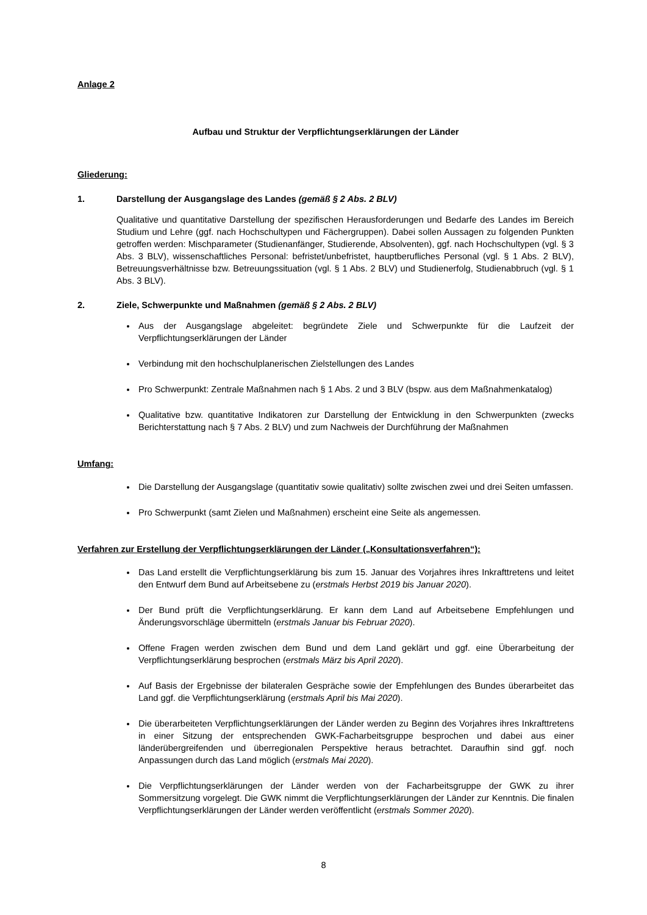Anlage 2
Aufbau und Struktur der Verpflichtungserklärungen der Länder
Gliederung:
1. Darstellung der Ausgangslage des Landes (gemäß § 2 Abs. 2 BLV)
Qualitative und quantitative Darstellung der spezifischen Herausforderungen und Bedarfe des Landes im Bereich Studium und Lehre (ggf. nach Hochschultypen und Fächergruppen). Dabei sollen Aussagen zu folgenden Punkten getroffen werden: Mischparameter (Studienanfänger, Studierende, Absolventen), ggf. nach Hochschultypen (vgl. § 3 Abs. 3 BLV), wissenschaftliches Personal: befristet/unbefristet, hauptberufliches Personal (vgl. § 1 Abs. 2 BLV), Betreuungsverhältnisse bzw. Betreuungssituation (vgl. § 1 Abs. 2 BLV) und Studienerfolg, Studienabbruch (vgl. § 1 Abs. 3 BLV).
2. Ziele, Schwerpunkte und Maßnahmen (gemäß § 2 Abs. 2 BLV)
Aus der Ausgangslage abgeleitet: begründete Ziele und Schwerpunkte für die Laufzeit der Verpflichtungserklärungen der Länder
Verbindung mit den hochschulplanerischen Zielstellungen des Landes
Pro Schwerpunkt: Zentrale Maßnahmen nach § 1 Abs. 2 und 3 BLV (bspw. aus dem Maßnahmenkatalog)
Qualitative bzw. quantitative Indikatoren zur Darstellung der Entwicklung in den Schwerpunkten (zwecks Berichterstattung nach § 7 Abs. 2 BLV) und zum Nachweis der Durchführung der Maßnahmen
Umfang:
Die Darstellung der Ausgangslage (quantitativ sowie qualitativ) sollte zwischen zwei und drei Seiten umfassen.
Pro Schwerpunkt (samt Zielen und Maßnahmen) erscheint eine Seite als angemessen.
Verfahren zur Erstellung der Verpflichtungserklärungen der Länder („Konsultationsverfahren“):
Das Land erstellt die Verpflichtungserklärung bis zum 15. Januar des Vorjahres ihres Inkrafttretens und leitet den Entwurf dem Bund auf Arbeitsebene zu (erstmals Herbst 2019 bis Januar 2020).
Der Bund prüft die Verpflichtungserklärung. Er kann dem Land auf Arbeitsebene Empfehlungen und Änderungsvorschläge übermitteln (erstmals Januar bis Februar 2020).
Offene Fragen werden zwischen dem Bund und dem Land geklärt und ggf. eine Überarbeitung der Verpflichtungserklärung besprochen (erstmals März bis April 2020).
Auf Basis der Ergebnisse der bilateralen Gespräche sowie der Empfehlungen des Bundes überarbeitet das Land ggf. die Verpflichtungserklärung (erstmals April bis Mai 2020).
Die überarbeiteten Verpflichtungserklärungen der Länder werden zu Beginn des Vorjahres ihres Inkrafttretens in einer Sitzung der entsprechenden GWK-Facharbeitsgruppe besprochen und dabei aus einer länderübergreifenden und überregionalen Perspektive heraus betrachtet. Daraufhin sind ggf. noch Anpassungen durch das Land möglich (erstmals Mai 2020).
Die Verpflichtungserklärungen der Länder werden von der Facharbeitsgruppe der GWK zu ihrer Sommersitzung vorgelegt. Die GWK nimmt die Verpflichtungserklärungen der Länder zur Kenntnis. Die finalen Verpflichtungserklärungen der Länder werden veröffentlicht (erstmals Sommer 2020).
8